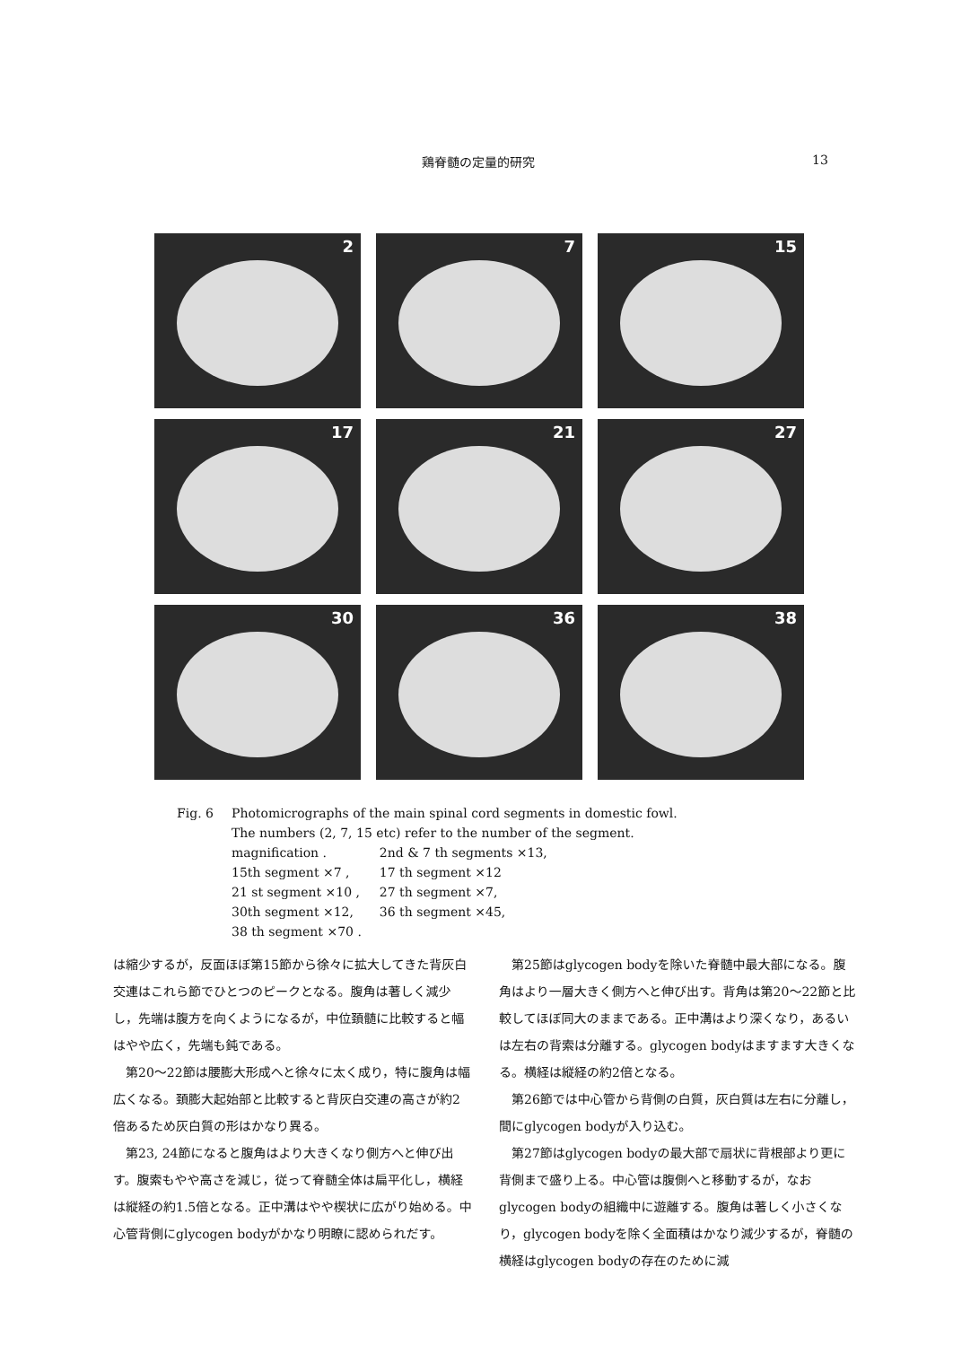鶏脊髄の定量的研究 13
2
7
15
17
21
27
30
36
38
| Fig. 6 | Photomicrographs of the main spinal cord segments in domestic fowl. The numbers (2, 7, 15 etc) refer to the number of the segment. / magnification . / 2nd & 7 th segments ×13, / / 15th segment ×7 , / 17 th segment ×12 / / 21 st segment ×10 , / 27 th segment ×7, / / 30th segment ×12, / 36 th segment ×45, / / 38 th segment ×70 . / / |
は縮少するが，反面ほぼ第15節から徐々に拡大してきた背灰白交連はこれら節でひとつのピークとなる。腹角は著しく減少し，先端は腹方を向くようになるが，中位頚髄に比較すると幅はやや広く，先端も鈍である。
第20～22節は腰膨大形成へと徐々に太く成り，特に腹角は幅広くなる。頚膨大起始部と比較すると背灰白交連の高さが約2倍あるため灰白質の形はかなり異る。
第23, 24節になると腹角はより大きくなり側方へと伸び出す。腹索もやや高さを減じ，従って脊髄全体は扁平化し，横経は縦経の約1.5倍となる。正中溝はやや楔状に広がり始める。中心管背側にglycogen bodyがかなり明瞭に認められだす。
第25節はglycogen bodyを除いた脊髄中最大部になる。腹角はより一層大きく側方へと伸び出す。背角は第20～22節と比較してほぼ同大のままである。正中溝はより深くなり，あるいは左右の背索は分離する。glycogen bodyはますます大きくなる。横経は縦経の約2倍となる。
第26節では中心管から背側の白質，灰白質は左右に分離し，間にglycogen bodyが入り込む。
第27節はglycogen bodyの最大部で扇状に背根部より更に背側まで盛り上る。中心管は腹側へと移動するが，なおglycogen bodyの組織中に遊離する。腹角は著しく小さくなり，glycogen bodyを除く全面積はかなり減少するが，脊髄の横経はglycogen bodyの存在のために減